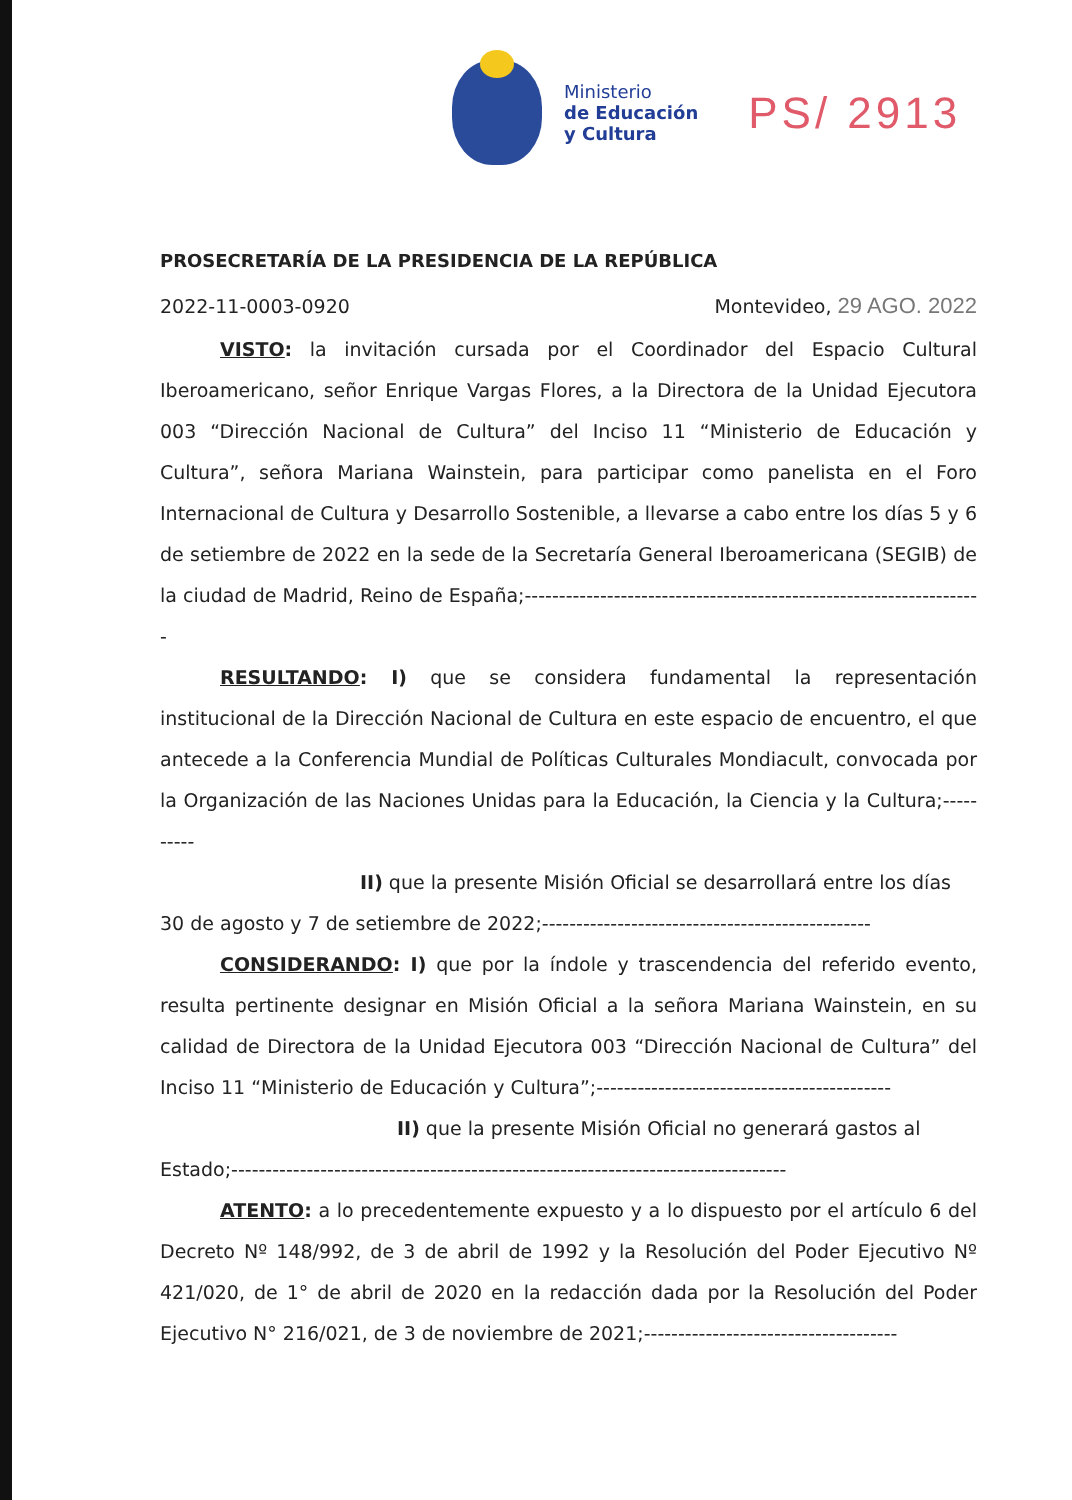Ministerio
de Educación
y Cultura
PS/ 2913
PROSECRETARÍA DE LA PRESIDENCIA DE LA REPÚBLICA
2022-11-0003-0920 Montevideo, 29 AGO. 2022
VISTO: la invitación cursada por el Coordinador del Espacio Cultural Iberoamericano, señor Enrique Vargas Flores, a la Directora de la Unidad Ejecutora 003 “Dirección Nacional de Cultura” del Inciso 11 “Ministerio de Educación y Cultura”, señora Mariana Wainstein, para participar como panelista en el Foro Internacional de Cultura y Desarrollo Sostenible, a llevarse a cabo entre los días 5 y 6 de setiembre de 2022 en la sede de la Secretaría General Iberoamericana (SEGIB) de la ciudad de Madrid, Reino de España;-------------------------------------------------------------------
RESULTANDO: I) que se considera fundamental la representación institucional de la Dirección Nacional de Cultura en este espacio de encuentro, el que antecede a la Conferencia Mundial de Políticas Culturales Mondiacult, convocada por la Organización de las Naciones Unidas para la Educación, la Ciencia y la Cultura;----------
II) que la presente Misión Oficial se desarrollará entre los días
30 de agosto y 7 de setiembre de 2022;------------------------------------------------
CONSIDERANDO: I) que por la índole y trascendencia del referido evento, resulta pertinente designar en Misión Oficial a la señora Mariana Wainstein, en su calidad de Directora de la Unidad Ejecutora 003 “Dirección Nacional de Cultura” del Inciso 11 “Ministerio de Educación y Cultura”;-------------------------------------------
II) que la presente Misión Oficial no generará gastos al
Estado;---------------------------------------------------------------------------------
ATENTO: a lo precedentemente expuesto y a lo dispuesto por el artículo 6 del Decreto Nº 148/992, de 3 de abril de 1992 y la Resolución del Poder Ejecutivo Nº 421/020, de 1° de abril de 2020 en la redacción dada por la Resolución del Poder Ejecutivo N° 216/021, de 3 de noviembre de 2021;-------------------------------------